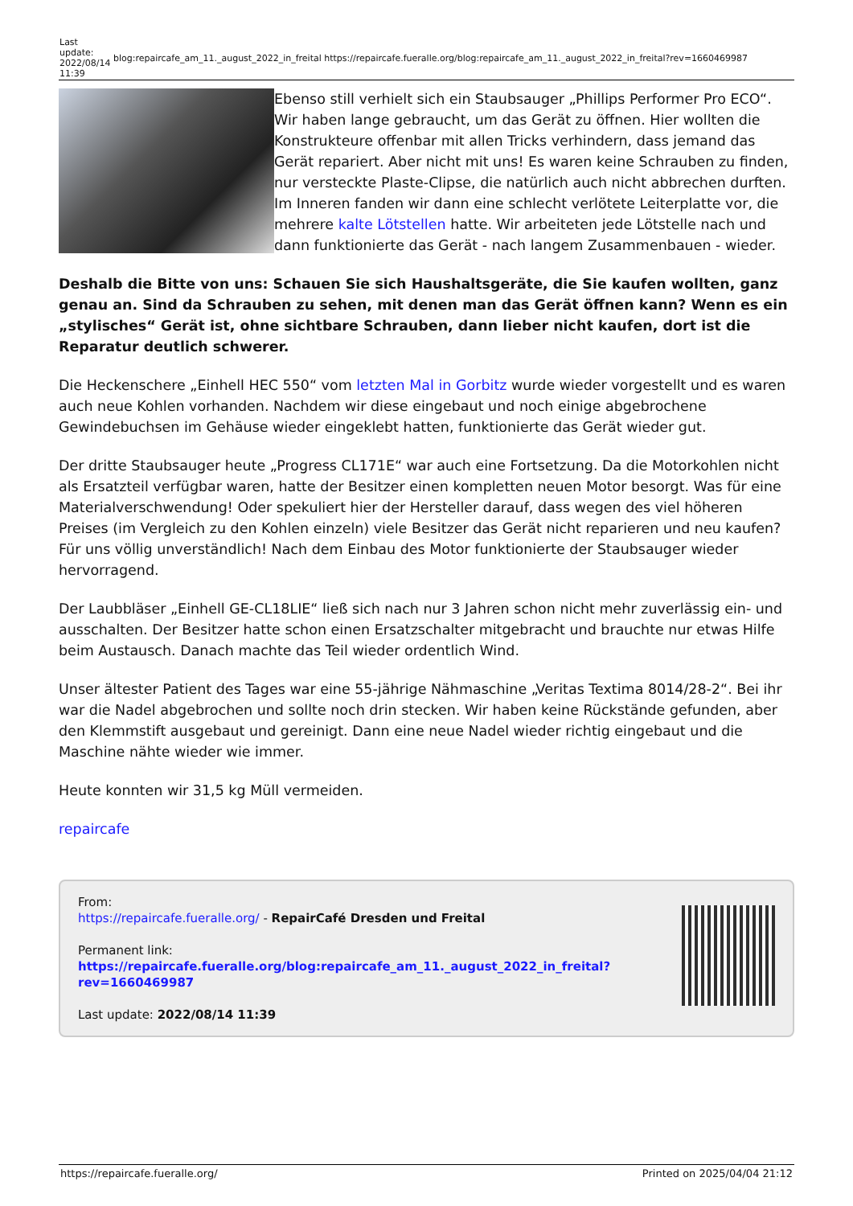| Last update: 2022/08/14 11:39 | blog:repaircafe_am_11._august_2022_in_freital https://repaircafe.fueralle.org/blog:repaircafe_am_11._august_2022_in_freital?rev=1660469987 |
Ebenso still verhielt sich ein Staubsauger „Phillips Performer Pro ECO“. Wir haben lange gebraucht, um das Gerät zu öffnen. Hier wollten die Konstrukteure offenbar mit allen Tricks verhindern, dass jemand das Gerät repariert. Aber nicht mit uns! Es waren keine Schrauben zu finden, nur versteckte Plaste-Clipse, die natürlich auch nicht abbrechen durften. Im Inneren fanden wir dann eine schlecht verlötete Leiterplatte vor, die mehrere kalte Lötstellen hatte. Wir arbeiteten jede Lötstelle nach und dann funktionierte das Gerät - nach langem Zusammenbauen - wieder.
Deshalb die Bitte von uns: Schauen Sie sich Haushaltsgeräte, die Sie kaufen wollten, ganz genau an. Sind da Schrauben zu sehen, mit denen man das Gerät öffnen kann? Wenn es ein „stylisches“ Gerät ist, ohne sichtbare Schrauben, dann lieber nicht kaufen, dort ist die Reparatur deutlich schwerer.
Die Heckenschere „Einhell HEC 550“ vom letzten Mal in Gorbitz wurde wieder vorgestellt und es waren auch neue Kohlen vorhanden. Nachdem wir diese eingebaut und noch einige abgebrochene Gewindebuchsen im Gehäuse wieder eingeklebt hatten, funktionierte das Gerät wieder gut.
Der dritte Staubsauger heute „Progress CL171E“ war auch eine Fortsetzung. Da die Motorkohlen nicht als Ersatzteil verfügbar waren, hatte der Besitzer einen kompletten neuen Motor besorgt. Was für eine Materialverschwendung! Oder spekuliert hier der Hersteller darauf, dass wegen des viel höheren Preises (im Vergleich zu den Kohlen einzeln) viele Besitzer das Gerät nicht reparieren und neu kaufen? Für uns völlig unverständlich! Nach dem Einbau des Motor funktionierte der Staubsauger wieder hervorragend.
Der Laubbläser „Einhell GE-CL18LIE“ ließ sich nach nur 3 Jahren schon nicht mehr zuverlässig ein- und ausschalten. Der Besitzer hatte schon einen Ersatzschalter mitgebracht und brauchte nur etwas Hilfe beim Austausch. Danach machte das Teil wieder ordentlich Wind.
Unser ältester Patient des Tages war eine 55-jährige Nähmaschine „Veritas Textima 8014/28-2“. Bei ihr war die Nadel abgebrochen und sollte noch drin stecken. Wir haben keine Rückstände gefunden, aber den Klemmstift ausgebaut und gereinigt. Dann eine neue Nadel wieder richtig eingebaut und die Maschine nähte wieder wie immer.
Heute konnten wir 31,5 kg Müll vermeiden.
repaircafe
From:
https://repaircafe.fueralle.org/ - RepairCafé Dresden und Freital
Permanent link:
https://repaircafe.fueralle.org/blog:repaircafe_am_11._august_2022_in_freital?rev=1660469987
Last update: 2022/08/14 11:39
https://repaircafe.fueralle.org/ Printed on 2025/04/04 21:12